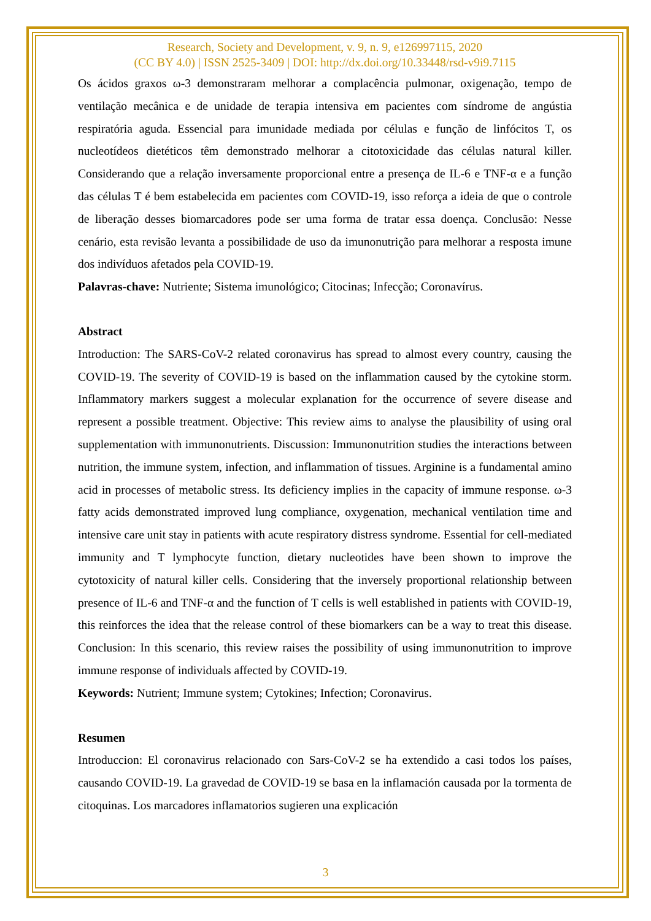Research, Society and Development, v. 9, n. 9, e126997115, 2020
(CC BY 4.0) | ISSN 2525-3409 | DOI: http://dx.doi.org/10.33448/rsd-v9i9.7115
Os ácidos graxos ω-3 demonstraram melhorar a complacência pulmonar, oxigenação, tempo de ventilação mecânica e de unidade de terapia intensiva em pacientes com síndrome de angústia respiratória aguda. Essencial para imunidade mediada por células e função de linfócitos T, os nucleotídeos dietéticos têm demonstrado melhorar a citotoxicidade das células natural killer. Considerando que a relação inversamente proporcional entre a presença de IL-6 e TNF-α e a função das células T é bem estabelecida em pacientes com COVID-19, isso reforça a ideia de que o controle de liberação desses biomarcadores pode ser uma forma de tratar essa doença. Conclusão: Nesse cenário, esta revisão levanta a possibilidade de uso da imunonutrição para melhorar a resposta imune dos indivíduos afetados pela COVID-19.
Palavras-chave: Nutriente; Sistema imunológico; Citocinas; Infecção; Coronavírus.
Abstract
Introduction: The SARS-CoV-2 related coronavirus has spread to almost every country, causing the COVID-19. The severity of COVID-19 is based on the inflammation caused by the cytokine storm. Inflammatory markers suggest a molecular explanation for the occurrence of severe disease and represent a possible treatment. Objective: This review aims to analyse the plausibility of using oral supplementation with immunonutrients. Discussion: Immunonutrition studies the interactions between nutrition, the immune system, infection, and inflammation of tissues. Arginine is a fundamental amino acid in processes of metabolic stress. Its deficiency implies in the capacity of immune response. ω-3 fatty acids demonstrated improved lung compliance, oxygenation, mechanical ventilation time and intensive care unit stay in patients with acute respiratory distress syndrome. Essential for cell-mediated immunity and T lymphocyte function, dietary nucleotides have been shown to improve the cytotoxicity of natural killer cells. Considering that the inversely proportional relationship between presence of IL-6 and TNF-α and the function of T cells is well established in patients with COVID-19, this reinforces the idea that the release control of these biomarkers can be a way to treat this disease. Conclusion: In this scenario, this review raises the possibility of using immunonutrition to improve immune response of individuals affected by COVID-19.
Keywords: Nutrient; Immune system; Cytokines; Infection; Coronavirus.
Resumen
Introduccion: El coronavirus relacionado con Sars-CoV-2 se ha extendido a casi todos los países, causando COVID-19. La gravedad de COVID-19 se basa en la inflamación causada por la tormenta de citoquinas. Los marcadores inflamatorios sugieren una explicación
3